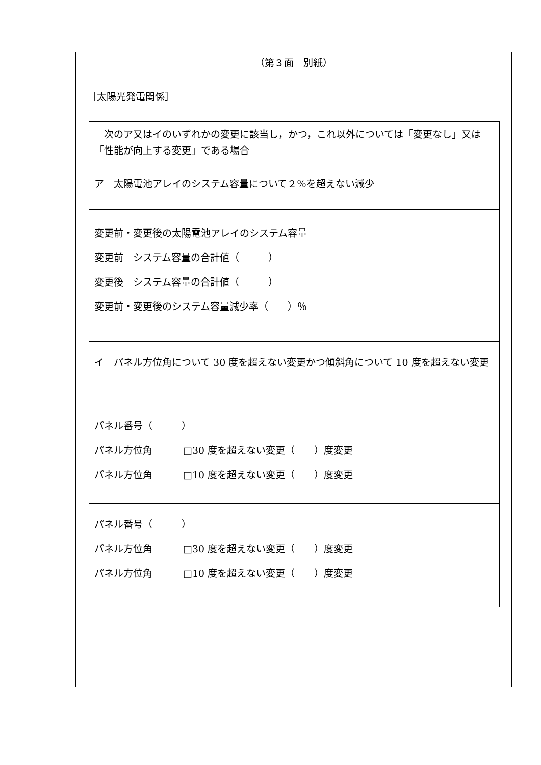（第３面　別紙）
［太陽光発電関係］
| 次のア又はイのいずれかの変更に該当し，かつ，これ以外については「変更なし」又は「性能が向上する変更」である場合 |
| ア 太陽電池アレイのシステム容量について２％を超えない減少 |
| 変更前・変更後の太陽電池アレイのシステム容量 変更前 システム容量の合計値（ ） 変更後 システム容量の合計値（ ） 変更前・変更後のシステム容量減少率（ ）％ |
| イ パネル方位角について 30 度を超えない変更かつ傾斜角について 10 度を超えない変更 |
| パネル番号（ ） パネル方位角 □30 度を超えない変更（ ）度変更 パネル方位角 □10 度を超えない変更（ ）度変更 |
| パネル番号（ ） パネル方位角 □30 度を超えない変更（ ）度変更 パネル方位角 □10 度を超えない変更（ ）度変更 |